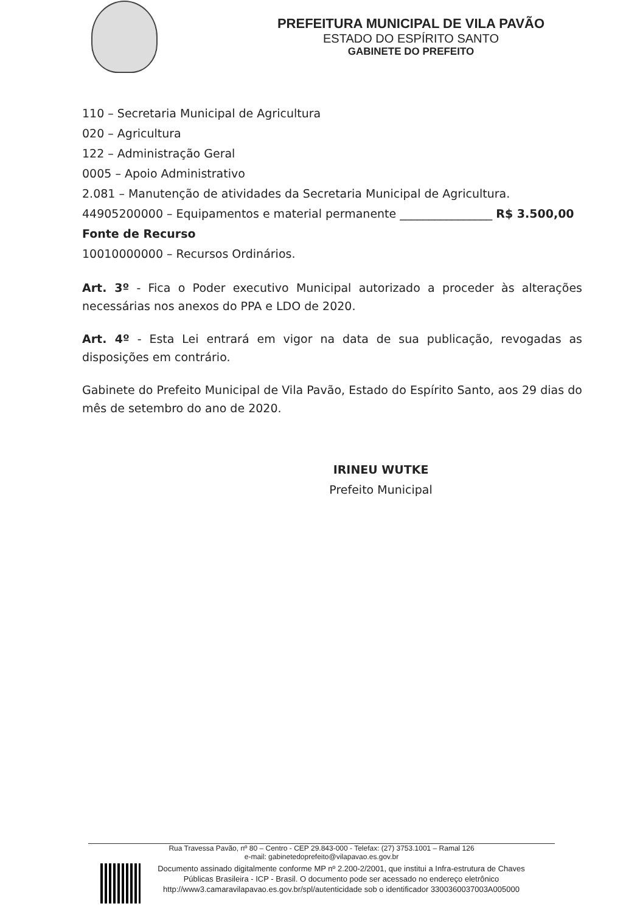PREFEITURA MUNICIPAL DE VILA PAVÃO
ESTADO DO ESPÍRITO SANTO
GABINETE DO PREFEITO
110 – Secretaria Municipal de Agricultura
020 – Agricultura
122 – Administração Geral
0005 – Apoio Administrativo
2.081 – Manutenção de atividades da Secretaria Municipal de Agricultura.
44905200000 – Equipamentos e material permanente ________________ R$ 3.500,00
Fonte de Recurso
10010000000 – Recursos Ordinários.
Art. 3º - Fica o Poder executivo Municipal autorizado a proceder às alterações necessárias nos anexos do PPA e LDO de 2020.
Art. 4º - Esta Lei entrará em vigor na data de sua publicação, revogadas as disposições em contrário.
Gabinete do Prefeito Municipal de Vila Pavão, Estado do Espírito Santo, aos 29 dias do mês de setembro do ano de 2020.
IRINEU WUTKE
Prefeito Municipal
Rua Travessa Pavão, nº 80 – Centro - CEP 29.843-000 - Telefax: (27) 3753.1001 – Ramal 126
e-mail: gabinetedoprefeito@vilapavao.es.gov.br
Documento assinado digitalmente conforme MP nº 2.200-2/2001, que institui a Infra-estrutura de Chaves Públicas Brasileira - ICP - Brasil. O documento pode ser acessado no endereço eletrônico http://www3.camaravilapavao.es.gov.br/spl/autenticidade sob o identificador 3300360037003A005000